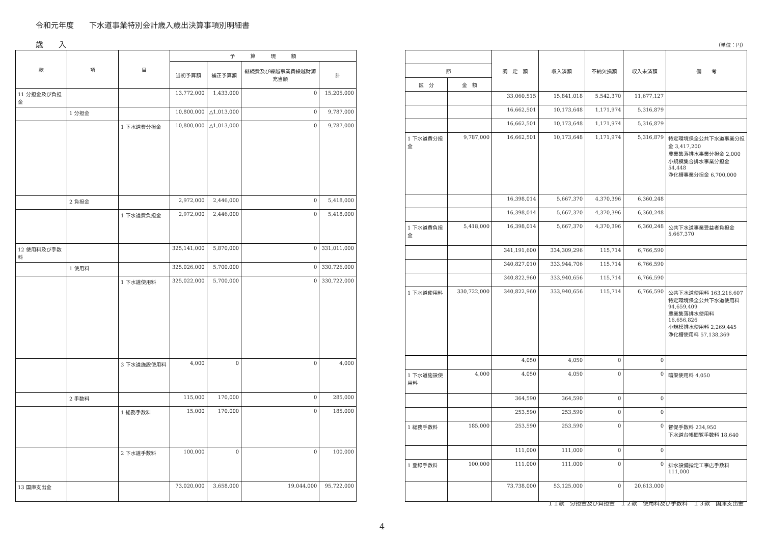令和元年度　　下水道事業特別会計歳入歳出決算事項別明細書
歳　　入 （単位：円）
| 款 | 項 | 目 | 予 算 現 額 | | | |
| --- | --- | --- | --- | --- | --- | --- |
| | | | 当初予算額 | 補正予算額 | 継続費及び繰越事業費繰越財源充当額 | 計 |
| 11 分担金及び負担金 | | | 13,772,000 | 1,433,000 | 0 | 15,205,000 |
| | 1 分担金 | | 10,800,000 | △1,013,000 | 0 | 9,787,000 |
| | | 1 下水道費分担金 | 10,800,000 | △1,013,000 | 0 | 9,787,000 |
| | 2 負担金 | | 2,972,000 | 2,446,000 | 0 | 5,418,000 |
| | | 1 下水道費負担金 | 2,972,000 | 2,446,000 | 0 | 5,418,000 |
| 12 使用料及び手数料 | | | 325,141,000 | 5,870,000 | 0 | 331,011,000 |
| | 1 使用料 | | 325,026,000 | 5,700,000 | 0 | 330,726,000 |
| | | 1 下水道使用料 | 325,022,000 | 5,700,000 | 0 | 330,722,000 |
| | | 3 下水道施設使用料 | 4,000 | 0 | 0 | 4,000 |
| | 2 手数料 | | 115,000 | 170,000 | 0 | 285,000 |
| | | 1 総務手数料 | 15,000 | 170,000 | 0 | 185,000 |
| | | 2 下水道手数料 | 100,000 | 0 | 0 | 100,000 |
| 13 国庫支出金 | | | 73,020,000 | 3,658,000 | 19,044,000 | 95,722,000 |
| | | 調 定 額 | 収入済額 | 不納欠損額 | 収入未済額 | 備 考 |
| --- | --- | --- | --- | --- | --- | --- |
| 節 | | | | | | |
| 区 分 | 金 額 | | | | | |
| | | 33,060,515 | 15,841,018 | 5,542,370 | 11,677,127 | |
| | | 16,662,501 | 10,173,648 | 1,171,974 | 5,316,879 | |
| | | 16,662,501 | 10,173,648 | 1,171,974 | 5,316,879 | |
| 1 下水道費分担金 | 9,787,000 | 16,662,501 | 10,173,648 | 1,171,974 | 5,316,879 | 特定環境保全公共下水道事業分担金 3,417,200 農業集落排水事業分担金 2,000 小規模集合排水事業分担金 54,448 浄化槽事業分担金 6,700,000 |
| | | 16,398,014 | 5,667,370 | 4,370,396 | 6,360,248 | |
| | | 16,398,014 | 5,667,370 | 4,370,396 | 6,360,248 | |
| 1 下水道費負担金 | 5,418,000 | 16,398,014 | 5,667,370 | 4,370,396 | 6,360,248 | 公共下水道事業受益者負担金 5,667,370 |
| | | 341,191,600 | 334,309,296 | 115,714 | 6,766,590 | |
| | | 340,827,010 | 333,944,706 | 115,714 | 6,766,590 | |
| | | 340,822,960 | 333,940,656 | 115,714 | 6,766,590 | |
| 1 下水道使用料 | 330,722,000 | 340,822,960 | 333,940,656 | 115,714 | 6,766,590 | 公共下水道使用料 163,216,607 特定環境保全公共下水道使用料 94,659,409 農業集落排水使用料 16,656,826 小規模排水使用料 2,269,445 浄化槽使用料 57,138,369 |
| | | 4,050 | 4,050 | 0 | 0 | |
| 1 下水道施設使用料 | 4,000 | 4,050 | 4,050 | 0 | 0 | 暗渠使用料 4,050 |
| | | 364,590 | 364,590 | 0 | 0 | |
| | | 253,590 | 253,590 | 0 | 0 | |
| 1 総務手数料 | 185,000 | 253,590 | 253,590 | 0 | 0 | 督促手数料 234,950 下水道台帳閲覧手数料 18,640 |
| | | 111,000 | 111,000 | 0 | 0 | |
| 1 登録手数料 | 100,000 | 111,000 | 111,000 | 0 | 0 | 排水設備指定工事店手数料 111,000 |
| | | 73,738,000 | 53,125,000 | 0 | 20,613,000 | |
１１款　分担金及び負担金　１２款　使用料及び手数料　１３款　国庫支出金
4